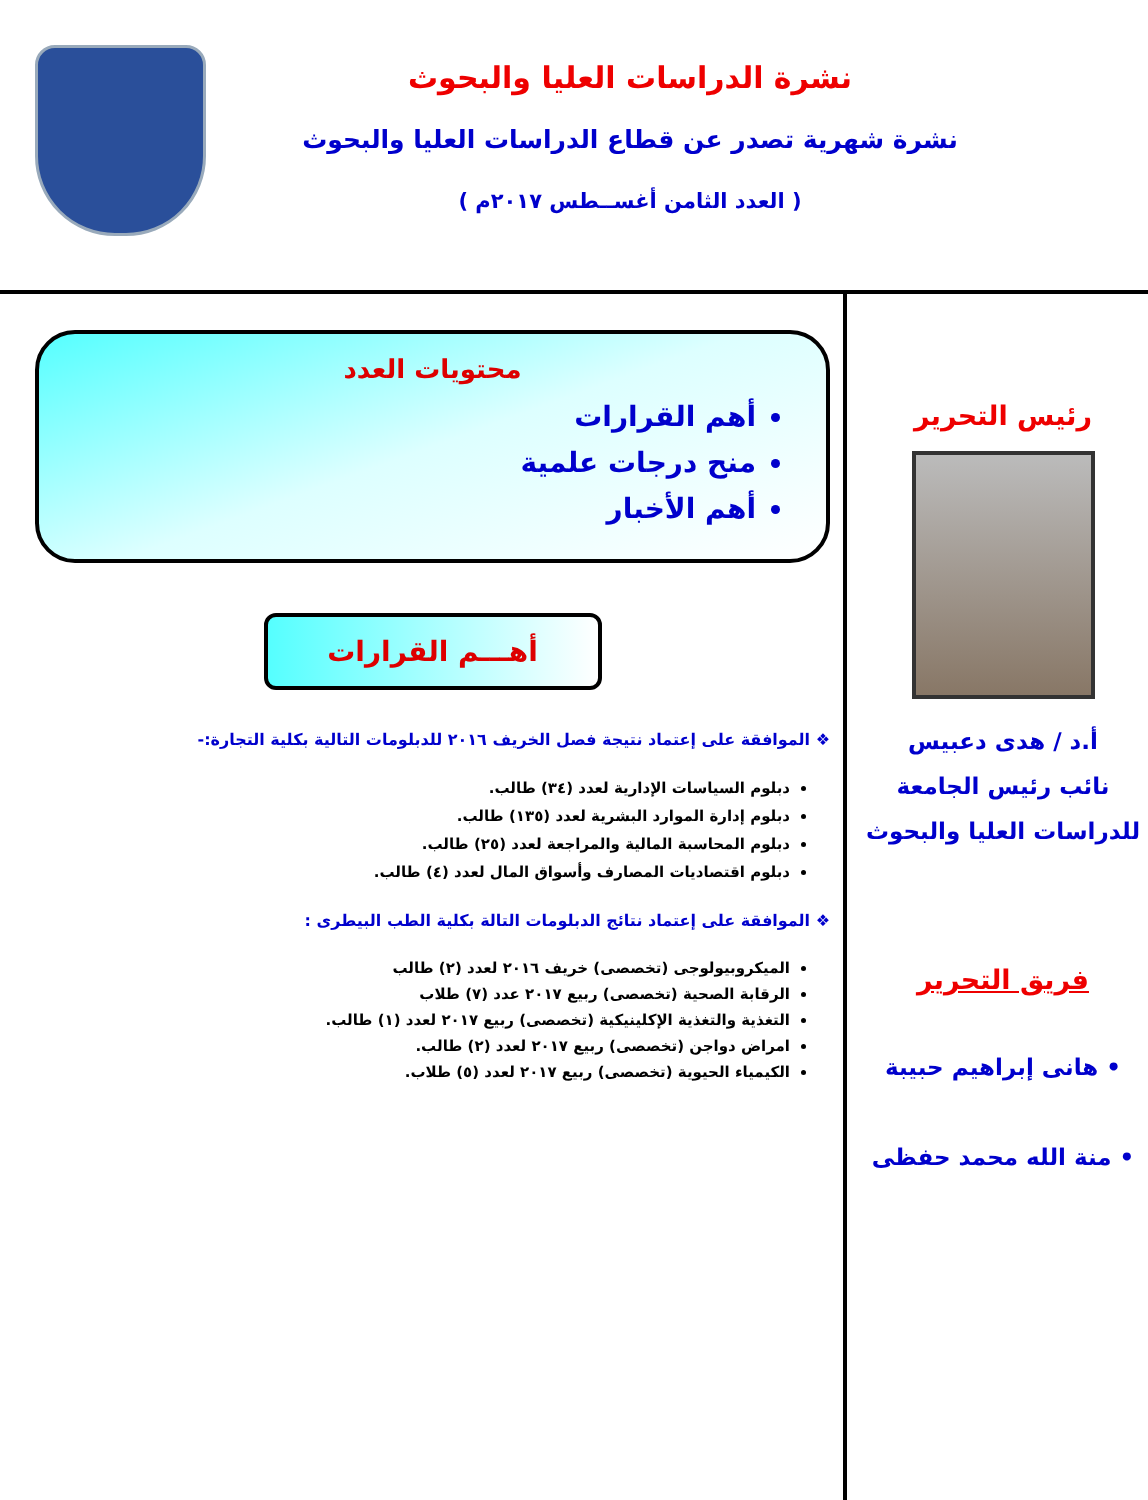نشرة الدراسات العليا والبحوث
نشرة شهرية تصدر عن قطاع الدراسات العليا والبحوث
( العدد الثامن أغســطس ٢٠١٧م )
محتويات العدد
أهم القرارات
منح درجات علمية
أهم الأخبار
أهـــم القرارات
❖ الموافقة على إعتماد نتيجة فصل الخريف ٢٠١٦ للدبلومات التالية بكلية التجارة:-
دبلوم السياسات الإدارية لعدد (٣٤) طالب.
دبلوم إدارة الموارد البشرية لعدد (١٣٥) طالب.
دبلوم المحاسبة المالية والمراجعة لعدد (٢٥) طالب.
دبلوم اقتصاديات المصارف وأسواق المال لعدد (٤) طالب.
❖ الموافقة على إعتماد نتائج الدبلومات التالة بكلية الطب البيطرى :
الميكروبيولوجى (تخصصى) خريف ٢٠١٦ لعدد (٢) طالب
الرقابة الصحية (تخصصى) ربيع ٢٠١٧ عدد (٧) طلاب
التغذية والتغذية الإكلينيكية (تخصصى) ربيع ٢٠١٧ لعدد (١) طالب.
امراض دواجن (تخصصى) ربيع ٢٠١٧ لعدد (٢) طالب.
الكيمياء الحيوية (تخصصى) ربيع ٢٠١٧ لعدد (٥) طلاب.
رئيس التحرير
أ.د / هدى دعبيس
نائب رئيس الجامعة
للدراسات العليا والبحوث
فريق التحرير
• هانى إبراهيم حبيبة
• منة الله محمد حفظى